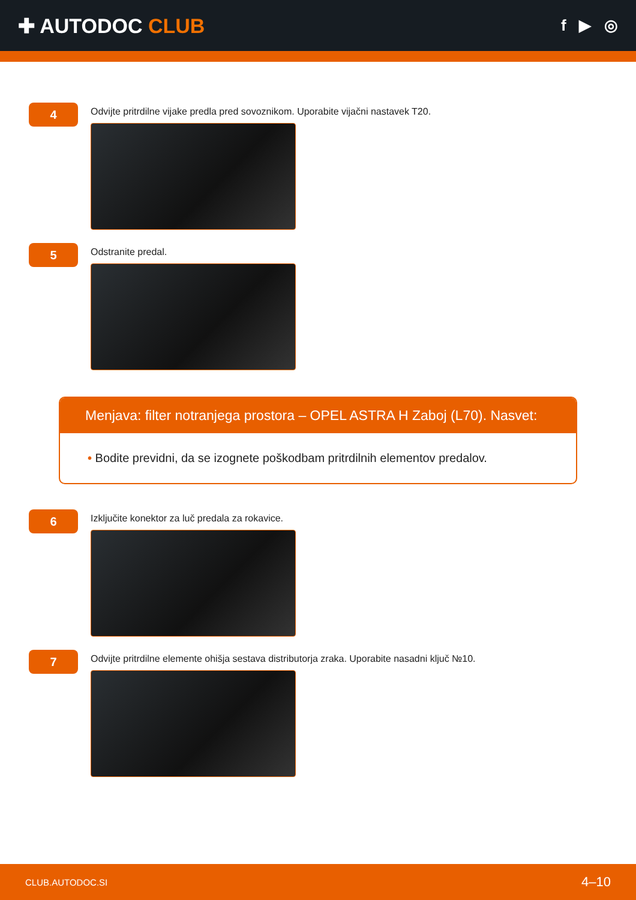✚ AUTODOC CLUB
f ▶ ◎
4
Odvijte pritrdilne vijake predla pred sovoznikom. Uporabite vijačni nastavek T20.
5
Odstranite predal.
Menjava: filter notranjega prostora – OPEL ASTRA H Zaboj (L70). Nasvet:
• Bodite previdni, da se izognete poškodbam pritrdilnih elementov predalov.
6
Izključite konektor za luč predala za rokavice.
7
Odvijte pritrdilne elemente ohišja sestava distributorja zraka. Uporabite nasadni ključ №10.
CLUB.AUTODOC.SI 4–10